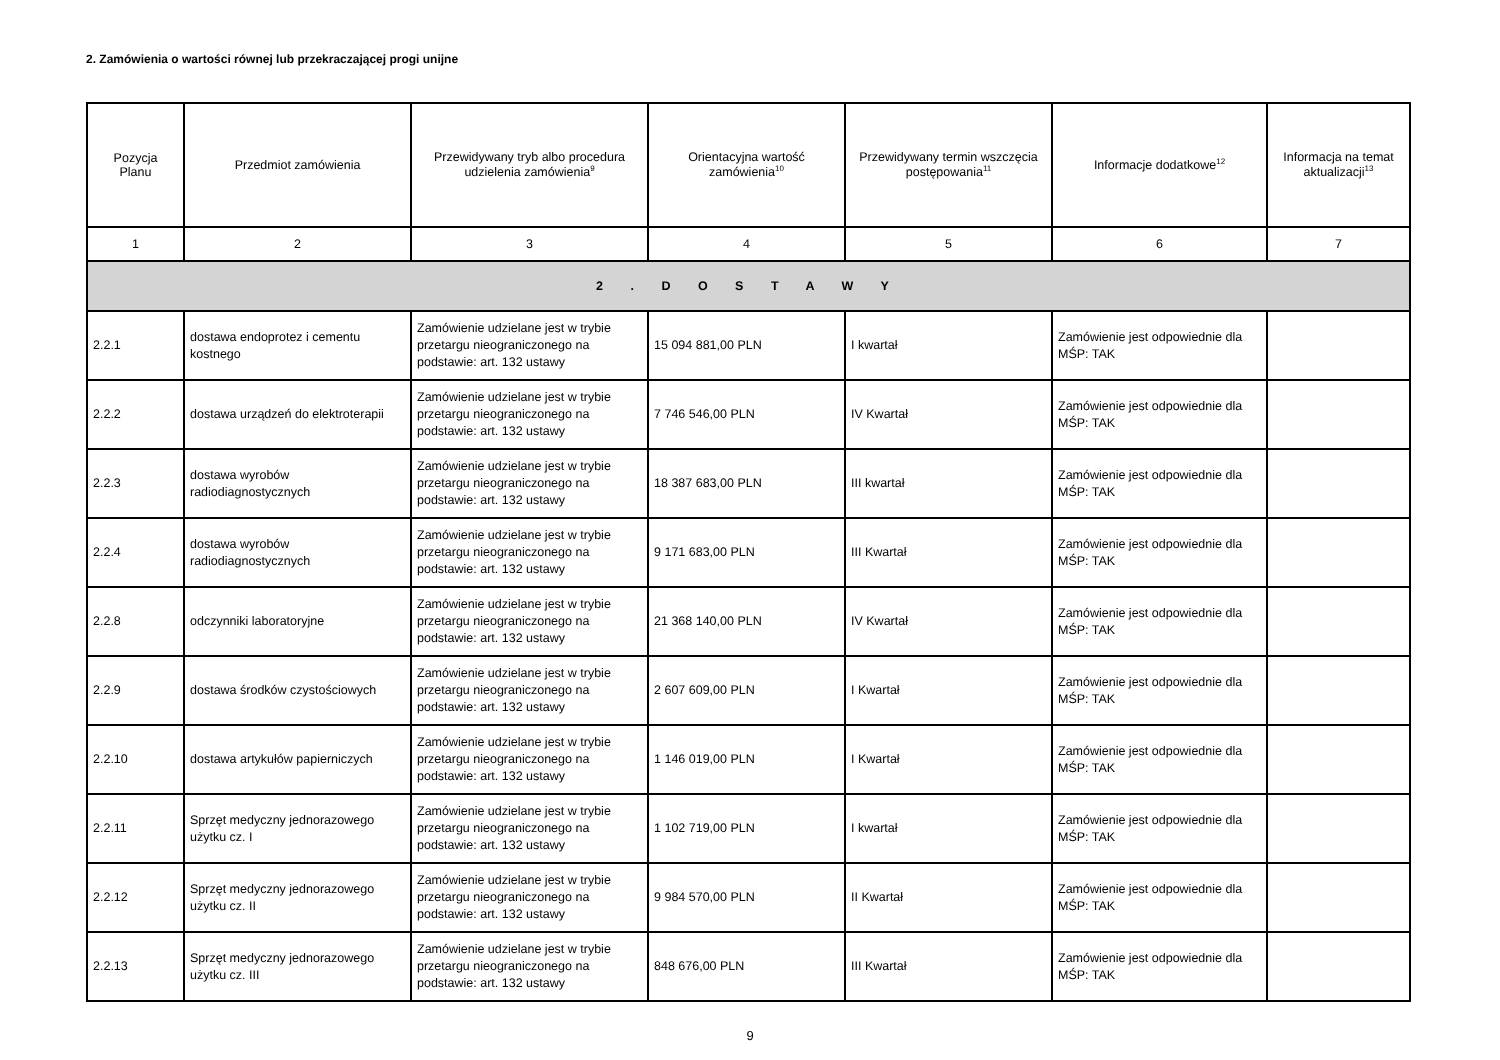2. Zamówienia o wartości równej lub przekraczającej progi unijne
| Pozycja Planu | Przedmiot zamówienia | Przewidywany tryb albo procedura udzielenia zamówienia<sup>9</sup> | Orientacyjna wartość zamówienia<sup>10</sup> | Przewidywany termin wszczęcia postępowania<sup>11</sup> | Informacje dodatkowe<sup>12</sup> | Informacja na temat aktualizacji<sup>13</sup> |
| --- | --- | --- | --- | --- | --- | --- |
| 1 | 2 | 3 | 4 | 5 | 6 | 7 |
| 2 . D O S T A W Y | | | | | | |
| 2.2.1 | dostawa endoprotez i cementu kostnego | Zamówienie udzielane jest w trybie przetargu nieograniczonego na podstawie: art. 132 ustawy | 15 094 881,00 PLN | I kwartał | Zamówienie jest odpowiednie dla MŚP: TAK | |
| 2.2.2 | dostawa urządzeń do elektroterapii | Zamówienie udzielane jest w trybie przetargu nieograniczonego na podstawie: art. 132 ustawy | 7 746 546,00 PLN | IV Kwartał | Zamówienie jest odpowiednie dla MŚP: TAK | |
| 2.2.3 | dostawa wyrobów radiodiagnostycznych | Zamówienie udzielane jest w trybie przetargu nieograniczonego na podstawie: art. 132 ustawy | 18 387 683,00 PLN | III kwartał | Zamówienie jest odpowiednie dla MŚP: TAK | |
| 2.2.4 | dostawa wyrobów radiodiagnostycznych | Zamówienie udzielane jest w trybie przetargu nieograniczonego na podstawie: art. 132 ustawy | 9 171 683,00 PLN | III Kwartał | Zamówienie jest odpowiednie dla MŚP: TAK | |
| 2.2.8 | odczynniki laboratoryjne | Zamówienie udzielane jest w trybie przetargu nieograniczonego na podstawie: art. 132 ustawy | 21 368 140,00 PLN | IV Kwartał | Zamówienie jest odpowiednie dla MŚP: TAK | |
| 2.2.9 | dostawa środków czystościowych | Zamówienie udzielane jest w trybie przetargu nieograniczonego na podstawie: art. 132 ustawy | 2 607 609,00 PLN | I Kwartał | Zamówienie jest odpowiednie dla MŚP: TAK | |
| 2.2.10 | dostawa artykułów papierniczych | Zamówienie udzielane jest w trybie przetargu nieograniczonego na podstawie: art. 132 ustawy | 1 146 019,00 PLN | I Kwartał | Zamówienie jest odpowiednie dla MŚP: TAK | |
| 2.2.11 | Sprzęt medyczny jednorazowego użytku cz. I | Zamówienie udzielane jest w trybie przetargu nieograniczonego na podstawie: art. 132 ustawy | 1 102 719,00 PLN | I kwartał | Zamówienie jest odpowiednie dla MŚP: TAK | |
| 2.2.12 | Sprzęt medyczny jednorazowego użytku cz. II | Zamówienie udzielane jest w trybie przetargu nieograniczonego na podstawie: art. 132 ustawy | 9 984 570,00 PLN | II Kwartał | Zamówienie jest odpowiednie dla MŚP: TAK | |
| 2.2.13 | Sprzęt medyczny jednorazowego użytku cz. III | Zamówienie udzielane jest w trybie przetargu nieograniczonego na podstawie: art. 132 ustawy | 848 676,00 PLN | III Kwartał | Zamówienie jest odpowiednie dla MŚP: TAK | |
9